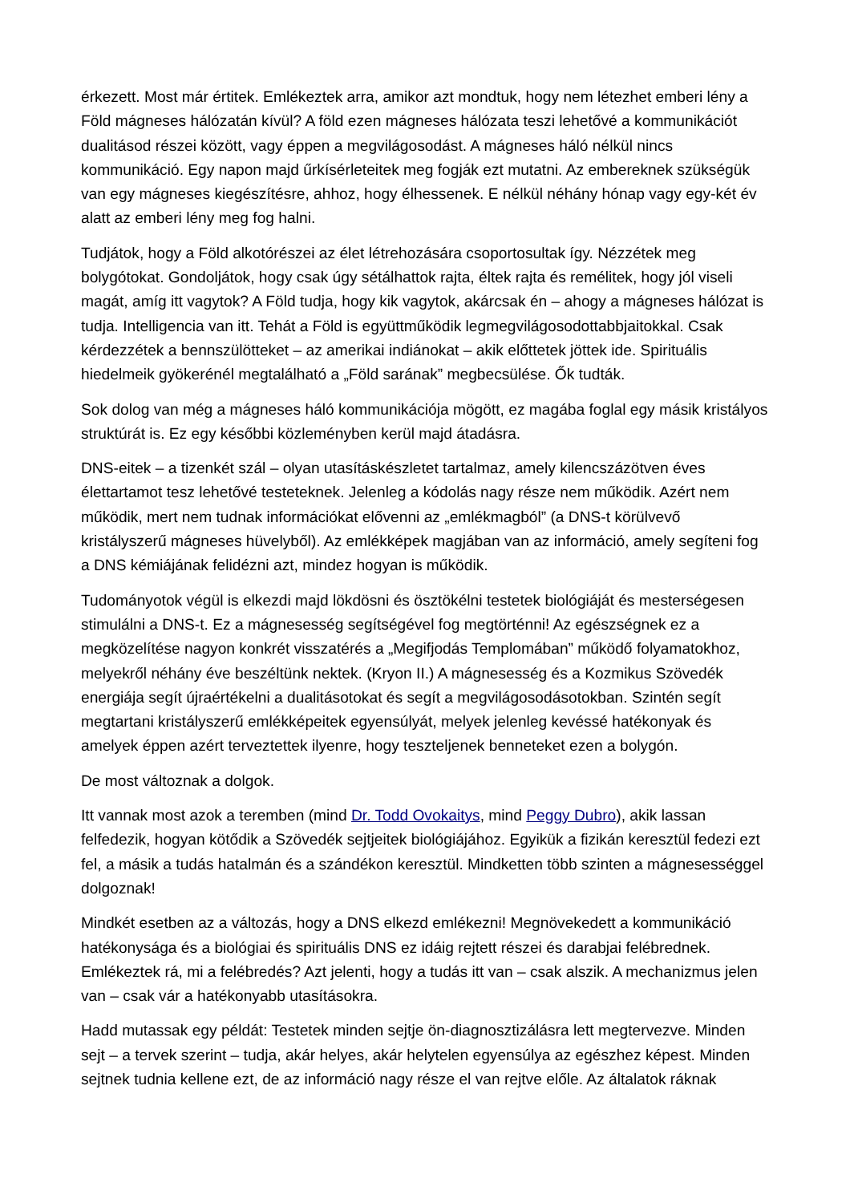érkezett. Most már értitek. Emlékeztek arra, amikor azt mondtuk, hogy nem létezhet emberi lény a Föld mágneses hálózatán kívül? A föld ezen mágneses hálózata teszi lehetővé a kommunikációt dualitásod részei között, vagy éppen a megvilágosodást. A mágneses háló nélkül nincs kommunikáció. Egy napon majd űrkísérleteitek meg fogják ezt mutatni. Az embereknek szükségük van egy mágneses kiegészítésre, ahhoz, hogy élhessenek. E nélkül néhány hónap vagy egy-két év alatt az emberi lény meg fog halni.
Tudjátok, hogy a Föld alkotórészei az élet létrehozására csoportosultak így. Nézzétek meg bolygótokat. Gondoljátok, hogy csak úgy sétálhattok rajta, éltek rajta és remélitek, hogy jól viseli magát, amíg itt vagytok? A Föld tudja, hogy kik vagytok, akárcsak én – ahogy a mágneses hálózat is tudja. Intelligencia van itt. Tehát a Föld is együttműködik legmegvilágosodottabbjaitokkal. Csak kérdezzétek a bennszülötteket – az amerikai indiánokat – akik előttetek jöttek ide. Spirituális hiedelmeik gyökerénél megtalálható a „Föld sarának” megbecsülése. Ők tudták.
Sok dolog van még a mágneses háló kommunikációja mögött, ez magába foglal egy másik kristályos struktúrát is. Ez egy későbbi közleményben kerül majd átadásra.
DNS-eitek – a tizenkét szál – olyan utasításkészletet tartalmaz, amely kilencszázötven éves élettartamot tesz lehetővé testeteknek. Jelenleg a kódolás nagy része nem működik. Azért nem működik, mert nem tudnak információkat elővenni az „emlékmagból” (a DNS-t körülvevő kristályszerű mágneses hüvelyből). Az emlékképek magjában van az információ, amely segíteni fog a DNS kémiájának felidézni azt, mindez hogyan is működik.
Tudományotok végül is elkezdi majd lökdösni és ösztökélni testetek biológiáját és mesterségesen stimulálni a DNS-t. Ez a mágnesesség segítségével fog megtörténni! Az egészségnek ez a megközelítése nagyon konkrét visszatérés a „Megifjodás Templomában” működő folyamatokhoz, melyekről néhány éve beszéltünk nektek. (Kryon II.) A mágnesesség és a Kozmikus Szövedék energiája segít újraértékelni a dualitásotokat és segít a megvilágosodásotokban. Szintén segít megtartani kristályszerű emlékképeitek egyensúlyát, melyek jelenleg kevéssé hatékonyak és amelyek éppen azért terveztettek ilyenre, hogy teszteljenek benneteket ezen a bolygón.
De most változnak a dolgok.
Itt vannak most azok a teremben (mind Dr. Todd Ovokaitys, mind Peggy Dubro), akik lassan felfedezik, hogyan kötődik a Szövedék sejtjeitek biológiájához. Egyikük a fizikán keresztül fedezi ezt fel, a másik a tudás hatalmán és a szándékon keresztül. Mindketten több szinten a mágnesességgel dolgoznak!
Mindkét esetben az a változás, hogy a DNS elkezd emlékezni! Megnövekedett a kommunikáció hatékonysága és a biológiai és spirituális DNS ez idáig rejtett részei és darabjai felébrednek. Emlékeztek rá, mi a felébredés? Azt jelenti, hogy a tudás itt van – csak alszik. A mechanizmus jelen van – csak vár a hatékonyabb utasításokra.
Hadd mutassak egy példát: Testetek minden sejtje ön-diagnosztizálásra lett megtervezve. Minden sejt – a tervek szerint – tudja, akár helyes, akár helytelen egyensúlya az egészhez képest. Minden sejtnek tudnia kellene ezt, de az információ nagy része el van rejtve előle. Az általatok ráknak